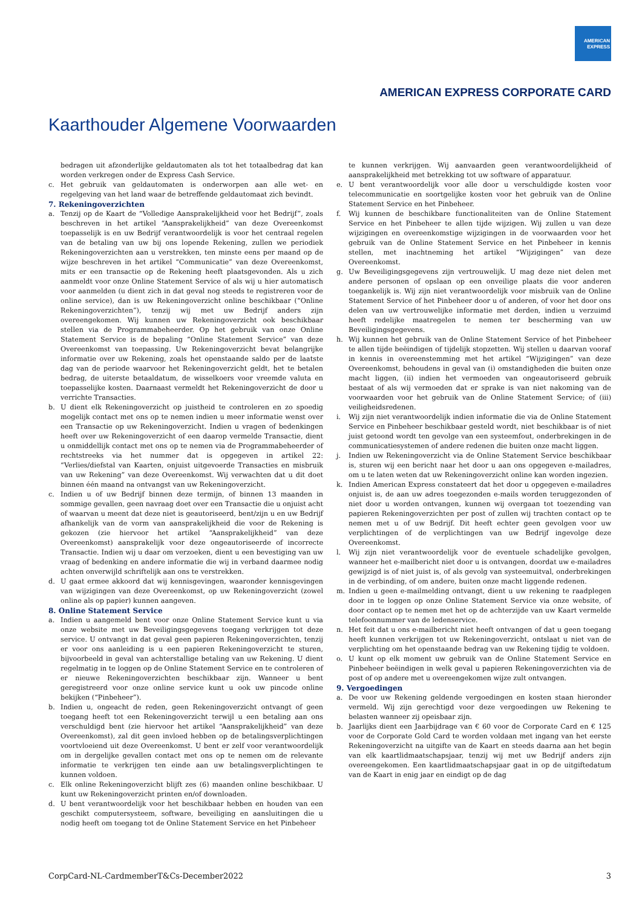AMERICAN
EXPRESS
AMERICAN EXPRESS CORPORATE CARD
Kaarthouder Algemene Voorwaarden
bedragen uit afzonderlijke geldautomaten als tot het totaalbedrag dat kan worden verkregen onder de Express Cash Service.
c. Het gebruik van geldautomaten is onderworpen aan alle wet- en regelgeving van het land waar de betreffende geldautomaat zich bevindt.
7. Rekeningoverzichten
a. Tenzij op de Kaart de “Volledige Aansprakelijkheid voor het Bedrijf”, zoals beschreven in het artikel “Aansprakelijkheid” van deze Overeenkomst toepasselijk is en uw Bedrijf verantwoordelijk is voor het centraal regelen van de betaling van uw bij ons lopende Rekening, zullen we periodiek Rekeningoverzichten aan u verstrekken, ten minste eens per maand op de wijze beschreven in het artikel “Communicatie” van deze Overeenkomst, mits er een transactie op de Rekening heeft plaatsgevonden. Als u zich aanmeldt voor onze Online Statement Service of als wij u hier automatisch voor aanmelden (u dient zich in dat geval nog steeds te registreren voor de online service), dan is uw Rekeningoverzicht online beschikbaar (“Online Rekeningoverzichten”), tenzij wij met uw Bedrijf anders zijn overeengekomen. Wij kunnen uw Rekeningoverzicht ook beschikbaar stellen via de Programmabeheerder. Op het gebruik van onze Online Statement Service is de bepaling “Online Statement Service” van deze Overeenkomst van toepassing. Uw Rekeningoverzicht bevat belangrijke informatie over uw Rekening, zoals het openstaande saldo per de laatste dag van de periode waarvoor het Rekeningoverzicht geldt, het te betalen bedrag, de uiterste betaaldatum, de wisselkoers voor vreemde valuta en toepasselijke kosten. Daarnaast vermeldt het Rekeningoverzicht de door u verrichte Transacties.
b. U dient elk Rekeningoverzicht op juistheid te controleren en zo spoedig mogelijk contact met ons op te nemen indien u meer informatie wenst over een Transactie op uw Rekeningoverzicht. Indien u vragen of bedenkingen heeft over uw Rekeningoverzicht of een daarop vermelde Transactie, dient u onmiddellijk contact met ons op te nemen via de Programmabeheerder of rechtstreeks via het nummer dat is opgegeven in artikel 22: “Verlies/diefstal van Kaarten, onjuist uitgevoerde Transacties en misbruik van uw Rekening” van deze Overeenkomst. Wij verwachten dat u dit doet binnen één maand na ontvangst van uw Rekeningoverzicht.
c. Indien u of uw Bedrijf binnen deze termijn, of binnen 13 maanden in sommige gevallen, geen navraag doet over een Transactie die u onjuist acht of waarvan u meent dat deze niet is geautoriseerd, bent/zijn u en uw Bedrijf afhankelijk van de vorm van aansprakelijkheid die voor de Rekening is gekozen (zie hiervoor het artikel “Aansprakelijkheid” van deze Overeenkomst) aansprakelijk voor deze ongeautoriseerde of incorrecte Transactie. Indien wij u daar om verzoeken, dient u een bevestiging van uw vraag of bedenking en andere informatie die wij in verband daarmee nodig achten onverwijld schriftelijk aan ons te verstrekken.
d. U gaat ermee akkoord dat wij kennisgevingen, waaronder kennisgevingen van wijzigingen van deze Overeenkomst, op uw Rekeningoverzicht (zowel online als op papier) kunnen aangeven.
8. Online Statement Service
a. Indien u aangemeld bent voor onze Online Statement Service kunt u via onze website met uw Beveiligingsgegevens toegang verkrijgen tot deze service. U ontvangt in dat geval geen papieren Rekeningoverzichten, tenzij er voor ons aanleiding is u een papieren Rekeningoverzicht te sturen, bijvoorbeeld in geval van achterstallige betaling van uw Rekening. U dient regelmatig in te loggen op de Online Statement Service en te controleren of er nieuwe Rekeningoverzichten beschikbaar zijn. Wanneer u bent geregistreerd voor onze online service kunt u ook uw pincode online bekijken (“Pinbeheer”).
b. Indien u, ongeacht de reden, geen Rekeningoverzicht ontvangt of geen toegang heeft tot een Rekeningoverzicht terwijl u een betaling aan ons verschuldigd bent (zie hiervoor het artikel “Aansprakelijkheid” van deze Overeenkomst), zal dit geen invloed hebben op de betalingsverplichtingen voortvloeiend uit deze Overeenkomst. U bent er zelf voor verantwoordelijk om in dergelijke gevallen contact met ons op te nemen om de relevante informatie te verkrijgen ten einde aan uw betalingsverplichtingen te kunnen voldoen.
c. Elk online Rekeningoverzicht blijft zes (6) maanden online beschikbaar. U kunt uw Rekeningoverzicht printen en/of downloaden.
d. U bent verantwoordelijk voor het beschikbaar hebben en houden van een geschikt computersysteem, software, beveiliging en aansluitingen die u nodig heeft om toegang tot de Online Statement Service en het Pinbeheer
te kunnen verkrijgen. Wij aanvaarden geen verantwoordelijkheid of aansprakelijkheid met betrekking tot uw software of apparatuur.
e. U bent verantwoordelijk voor alle door u verschuldigde kosten voor telecommunicatie en soortgelijke kosten voor het gebruik van de Online Statement Service en het Pinbeheer.
f. Wij kunnen de beschikbare functionaliteiten van de Online Statement Service en het Pinbeheer te allen tijde wijzigen. Wij zullen u van deze wijzigingen en overeenkomstige wijzigingen in de voorwaarden voor het gebruik van de Online Statement Service en het Pinbeheer in kennis stellen, met inachtneming het artikel “Wijzigingen” van deze Overeenkomst.
g. Uw Beveiligingsgegevens zijn vertrouwelijk. U mag deze niet delen met andere personen of opslaan op een onveilige plaats die voor anderen toegankelijk is. Wij zijn niet verantwoordelijk voor misbruik van de Online Statement Service of het Pinbeheer door u of anderen, of voor het door ons delen van uw vertrouwelijke informatie met derden, indien u verzuimd heeft redelijke maatregelen te nemen ter bescherming van uw Beveiligingsgegevens.
h. Wij kunnen het gebruik van de Online Statement Service of het Pinbeheer te allen tijde beëindigen of tijdelijk stopzetten. Wij stellen u daarvan vooraf in kennis in overeenstemming met het artikel “Wijzigingen” van deze Overeenkomst, behoudens in geval van (i) omstandigheden die buiten onze macht liggen, (ii) indien het vermoeden van ongeautoriseerd gebruik bestaat of als wij vermoeden dat er sprake is van niet nakoming van de voorwaarden voor het gebruik van de Online Statement Service; of (iii) veiligheidsredenen.
i. Wij zijn niet verantwoordelijk indien informatie die via de Online Statement Service en Pinbeheer beschikbaar gesteld wordt, niet beschikbaar is of niet juist getoond wordt ten gevolge van een systeemfout, onderbrekingen in de communicatiesystemen of andere redenen die buiten onze macht liggen.
j. Indien uw Rekeningoverzicht via de Online Statement Service beschikbaar is, sturen wij een bericht naar het door u aan ons opgegeven e-mailadres, om u te laten weten dat uw Rekeningoverzicht online kan worden ingezien.
k. Indien American Express constateert dat het door u opgegeven e-mailadres onjuist is, de aan uw adres toegezonden e-mails worden teruggezonden of niet door u worden ontvangen, kunnen wij overgaan tot toezending van papieren Rekeningoverzichten per post of zullen wij trachten contact op te nemen met u of uw Bedrijf. Dit heeft echter geen gevolgen voor uw verplichtingen of de verplichtingen van uw Bedrijf ingevolge deze Overeenkomst.
l. Wij zijn niet verantwoordelijk voor de eventuele schadelijke gevolgen, wanneer het e-mailbericht niet door u is ontvangen, doordat uw e-mailadres gewijzigd is of niet juist is, of als gevolg van systeemuitval, onderbrekingen in de verbinding, of om andere, buiten onze macht liggende redenen.
m. Indien u geen e-mailmelding ontvangt, dient u uw rekening te raadplegen door in te loggen op onze Online Statement Service via onze website, of door contact op te nemen met het op de achterzijde van uw Kaart vermelde telefoonnummer van de ledenservice.
n. Het feit dat u ons e-mailbericht niet heeft ontvangen of dat u geen toegang heeft kunnen verkrijgen tot uw Rekeningoverzicht, ontslaat u niet van de verplichting om het openstaande bedrag van uw Rekening tijdig te voldoen.
o. U kunt op elk moment uw gebruik van de Online Statement Service en Pinbeheer beëindigen in welk geval u papieren Rekeningoverzichten via de post of op andere met u overeengekomen wijze zult ontvangen.
9. Vergoedingen
a. De voor uw Rekening geldende vergoedingen en kosten staan hieronder vermeld. Wij zijn gerechtigd voor deze vergoedingen uw Rekening te belasten wanneer zij opeisbaar zijn.
b. Jaarlijks dient een Jaarbijdrage van € 60 voor de Corporate Card en € 125 voor de Corporate Gold Card te worden voldaan met ingang van het eerste Rekeningoverzicht na uitgifte van de Kaart en steeds daarna aan het begin van elk kaartlidmaatschapsjaar, tenzij wij met uw Bedrijf anders zijn overeengekomen. Een kaartlidmaatschapsjaar gaat in op de uitgiftedatum van de Kaart in enig jaar en eindigt op de dag
CorpCard-NL-CardmemberT&Cs-December2022 3